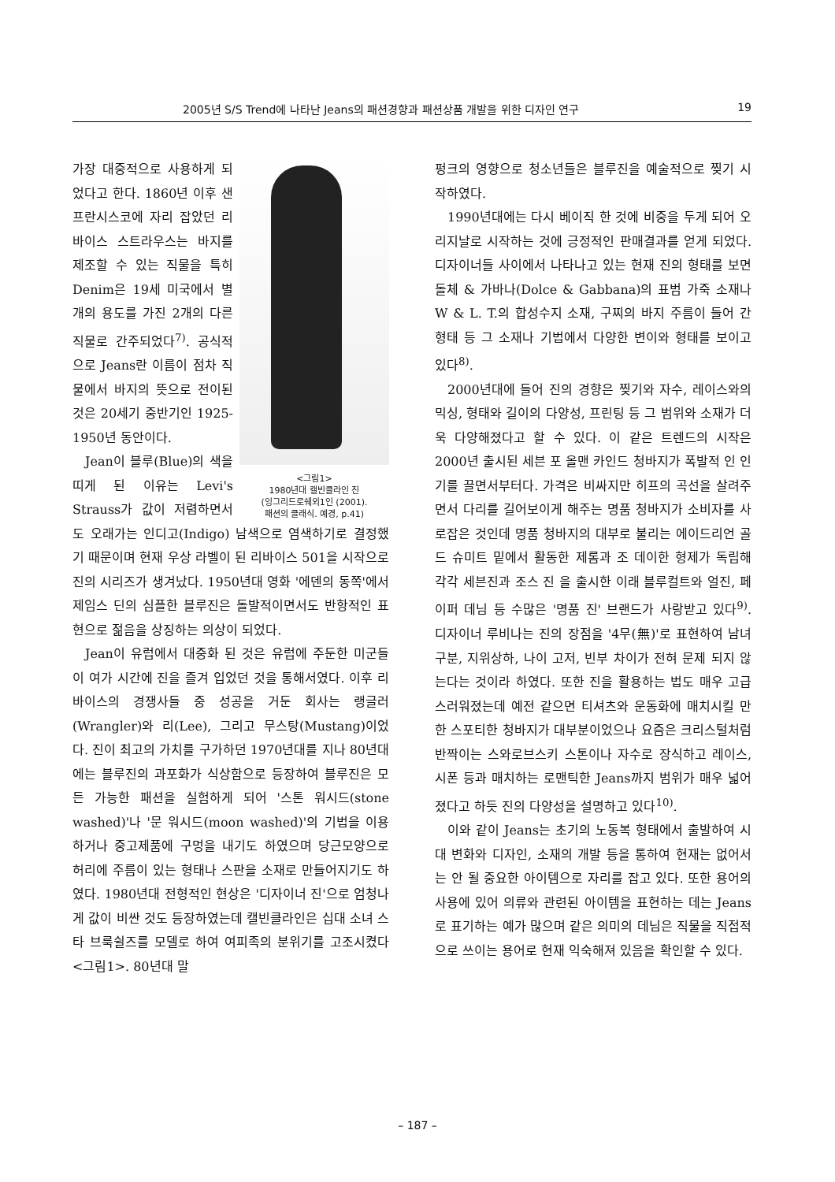2005년 S/S Trend에 나타난 Jeans의 패션경향과 패션상품 개발을 위한 디자인 연구 19
<그림1>
1980년대 캘빈클라인 진
(잉그리드로쉐외1인 (2001).
패션의 클래식. 예경, p.41)
가장 대중적으로 사용하게 되었다고 한다. 1860년 이후 샌프란시스코에 자리 잡았던 리바이스 스트라우스는 바지를 제조할 수 있는 직물을 특히 Denim은 19세 미국에서 별개의 용도를 가진 2개의 다른 직물로 간주되었다<sup>7)</sup>. 공식적으로 Jeans란 이름이 점차 직물에서 바지의 뜻으로 전이된 것은 20세기 중반기인 1925-1950년 동안이다.
Jean이 블루(Blue)의 색을 띠게 된 이유는 Levi's Strauss가 값이 저렴하면서도 오래가는 인디고(Indigo) 남색으로 염색하기로 결정했기 때문이며 현재 우상 라벨이 된 리바이스 501을 시작으로 진의 시리즈가 생겨났다. 1950년대 영화 '에덴의 동쪽'에서 제임스 딘의 심플한 블루진은 돌발적이면서도 반항적인 표현으로 젊음을 상징하는 의상이 되었다.
Jean이 유럽에서 대중화 된 것은 유럽에 주둔한 미군들이 여가 시간에 진을 즐겨 입었던 것을 통해서였다. 이후 리바이스의 경쟁사들 중 성공을 거둔 회사는 랭글러(Wrangler)와 리(Lee), 그리고 무스탕(Mustang)이었다. 진이 최고의 가치를 구가하던 1970년대를 지나 80년대에는 블루진의 과포화가 식상함으로 등장하여 블루진은 모든 가능한 패션을 실험하게 되어 '스톤 워시드(stone washed)'나 '문 워시드(moon washed)'의 기법을 이용하거나 중고제품에 구멍을 내기도 하였으며 당근모양으로 허리에 주름이 있는 형태나 스판을 소재로 만들어지기도 하였다. 1980년대 전형적인 현상은 '디자이너 진'으로 엄청나게 값이 비싼 것도 등장하였는데 캘빈클라인은 십대 소녀 스타 브룩쉴즈를 모델로 하여 여피족의 분위기를 고조시켰다<그림1>. 80년대 말
펑크의 영향으로 청소년들은 블루진을 예술적으로 찢기 시작하였다.
1990년대에는 다시 베이직 한 것에 비중을 두게 되어 오리지날로 시작하는 것에 긍정적인 판매결과를 얻게 되었다. 디자이너들 사이에서 나타나고 있는 현재 진의 형태를 보면 돌체 & 가바나(Dolce & Gabbana)의 표범 가죽 소재나 W & L. T.의 합성수지 소재, 구찌의 바지 주름이 들어 간 형태 등 그 소재나 기법에서 다양한 변이와 형태를 보이고 있다<sup>8)</sup>.
2000년대에 들어 진의 경향은 찢기와 자수, 레이스와의 믹싱, 형태와 길이의 다양성, 프린팅 등 그 범위와 소재가 더욱 다양해졌다고 할 수 있다. 이 같은 트렌드의 시작은 2000년 출시된 세븐 포 올맨 카인드 청바지가 폭발적 인 인기를 끌면서부터다. 가격은 비싸지만 히프의 곡선을 살려주면서 다리를 길어보이게 해주는 명품 청바지가 소비자를 사로잡은 것인데 명품 청바지의 대부로 불리는 에이드리언 골드 슈미트 밑에서 활동한 제롬과 조 데이한 형제가 독립해 각각 세븐진과 조스 진 을 출시한 이래 블루컬트와 얼진, 페이퍼 데님 등 수많은 '명품 진' 브랜드가 사랑받고 있다<sup>9)</sup>. 디자이너 루비나는 진의 장점을 '4무(無)'로 표현하여 남녀 구분, 지위상하, 나이 고저, 빈부 차이가 전혀 문제 되지 않는다는 것이라 하였다. 또한 진을 활용하는 법도 매우 고급스러워졌는데 예전 같으면 티셔츠와 운동화에 매치시킬 만한 스포티한 청바지가 대부분이었으나 요즘은 크리스털처럼 반짝이는 스와로브스키 스톤이나 자수로 장식하고 레이스, 시폰 등과 매치하는 로맨틱한 Jeans까지 범위가 매우 넓어졌다고 하듯 진의 다양성을 설명하고 있다<sup>10)</sup>.
이와 같이 Jeans는 초기의 노동복 형태에서 출발하여 시대 변화와 디자인, 소재의 개발 등을 통하여 현재는 없어서는 안 될 중요한 아이템으로 자리를 잡고 있다. 또한 용어의 사용에 있어 의류와 관련된 아이템을 표현하는 데는 Jeans로 표기하는 예가 많으며 같은 의미의 데님은 직물을 직접적으로 쓰이는 용어로 현재 익숙해져 있음을 확인할 수 있다.
– 187 –